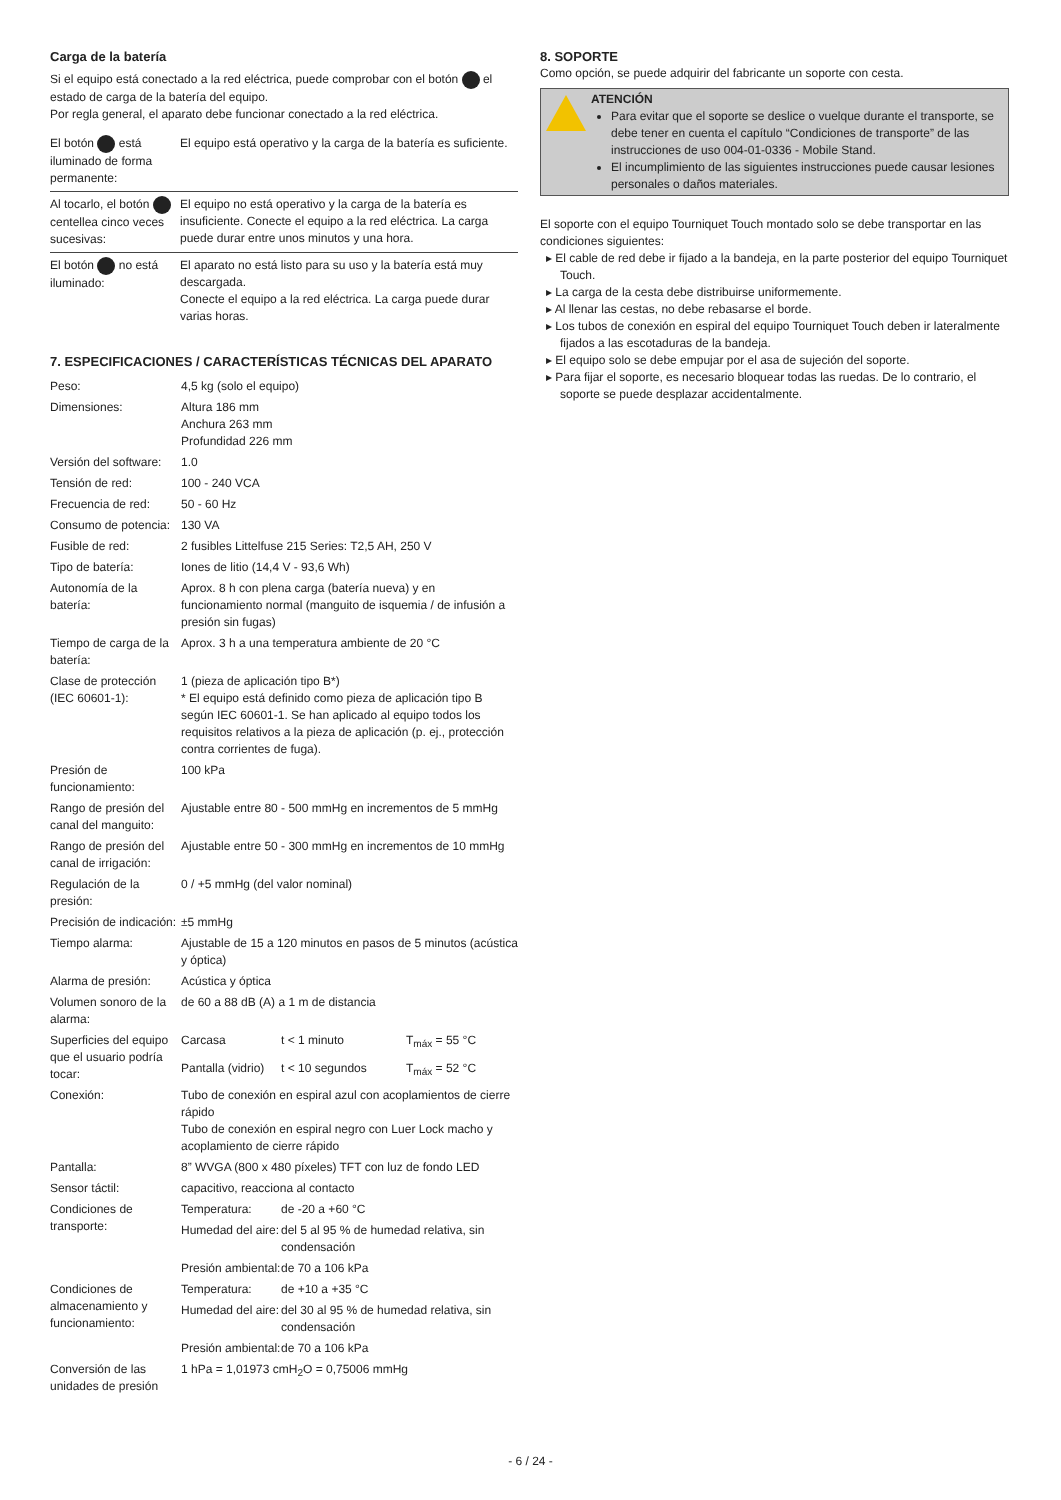Carga de la batería
Si el equipo está conectado a la red eléctrica, puede comprobar con el botón el estado de carga de la batería del equipo.
Por regla general, el aparato debe funcionar conectado a la red eléctrica.
| El botón está iluminado de forma permanente: | El equipo está operativo y la carga de la batería es suficiente. |
| Al tocarlo, el botón centellea cinco veces sucesivas: | El equipo no está operativo y la carga de la batería es insuficiente. Conecte el equipo a la red eléctrica. La carga puede durar entre unos minutos y una hora. |
| El botón no está iluminado: | El aparato no está listo para su uso y la batería está muy descargada. Conecte el equipo a la red eléctrica. La carga puede durar varias horas. |
7. ESPECIFICACIONES / CARACTERÍSTICAS TÉCNICAS DEL APARATO
| Peso: | 4,5 kg (solo el equipo) | | |
| Dimensiones: | Altura 186 mm Anchura 263 mm Profundidad 226 mm | | |
| Versión del software: | 1.0 | | |
| Tensión de red: | 100 - 240 VCA | | |
| Frecuencia de red: | 50 - 60 Hz | | |
| Consumo de potencia: | 130 VA | | |
| Fusible de red: | 2 fusibles Littelfuse 215 Series: T2,5 AH, 250 V | | |
| Tipo de batería: | Iones de litio (14,4 V - 93,6 Wh) | | |
| Autonomía de la batería: | Aprox. 8 h con plena carga (batería nueva) y en funcionamiento normal (manguito de isquemia / de infusión a presión sin fugas) | | |
| Tiempo de carga de la batería: | Aprox. 3 h a una temperatura ambiente de 20 °C | | |
| Clase de protección (IEC 60601-1): | 1 (pieza de aplicación tipo B*) * El equipo está definido como pieza de aplicación tipo B según IEC 60601-1. Se han aplicado al equipo todos los requisitos relativos a la pieza de aplicación (p. ej., protección contra corrientes de fuga). | | |
| Presión de funcionamiento: | 100 kPa | | |
| Rango de presión del canal del manguito: | Ajustable entre 80 - 500 mmHg en incrementos de 5 mmHg | | |
| Rango de presión del canal de irrigación: | Ajustable entre 50 - 300 mmHg en incrementos de 10 mmHg | | |
| Regulación de la presión: | 0 / +5 mmHg (del valor nominal) | | |
| Precisión de indicación: | ±5 mmHg | | |
| Tiempo alarma: | Ajustable de 15 a 120 minutos en pasos de 5 minutos (acústica y óptica) | | |
| Alarma de presión: | Acústica y óptica | | |
| Volumen sonoro de la alarma: | de 60 a 88 dB (A) a 1 m de distancia | | |
| Superficies del equipo que el usuario podría tocar: | Carcasa | t < 1 minuto | T<sub>máx</sub> = 55 °C |
| | Pantalla (vidrio) | t < 10 segundos | T<sub>máx</sub> = 52 °C |
| Conexión: | Tubo de conexión en espiral azul con acoplamientos de cierre rápido Tubo de conexión en espiral negro con Luer Lock macho y acoplamiento de cierre rápido | | |
| Pantalla: | 8” WVGA (800 x 480 píxeles) TFT con luz de fondo LED | | |
| Sensor táctil: | capacitivo, reacciona al contacto | | |
| Condiciones de transporte: | Temperatura: | de -20 a +60 °C | |
| | Humedad del aire: | del 5 al 95 % de humedad relativa, sin condensación | |
| | Presión ambiental: | de 70 a 106 kPa | |
| Condiciones de almacenamiento y funcionamiento: | Temperatura: | de +10 a +35 °C | |
| | Humedad del aire: | del 30 al 95 % de humedad relativa, sin condensación | |
| | Presión ambiental: | de 70 a 106 kPa | |
| Conversión de las unidades de presión | 1 hPa = 1,01973 cmH<sub>2</sub>O = 0,75006 mmHg | | |
8. SOPORTE
Como opción, se puede adquirir del fabricante un soporte con cesta.
ATENCIÓN
Para evitar que el soporte se deslice o vuelque durante el transporte, se debe tener en cuenta el capítulo “Condiciones de transporte” de las instrucciones de uso 004-01-0336 - Mobile Stand.
El incumplimiento de las siguientes instrucciones puede causar lesiones personales o daños materiales.
El soporte con el equipo Tourniquet Touch montado solo se debe transportar en las condiciones siguientes:
▸ El cable de red debe ir fijado a la bandeja, en la parte posterior del equipo Tourniquet Touch.
▸ La carga de la cesta debe distribuirse uniformemente.
▸ Al llenar las cestas, no debe rebasarse el borde.
▸ Los tubos de conexión en espiral del equipo Tourniquet Touch deben ir lateralmente fijados a las escotaduras de la bandeja.
▸ El equipo solo se debe empujar por el asa de sujeción del soporte.
▸ Para fijar el soporte, es necesario bloquear todas las ruedas. De lo contrario, el soporte se puede desplazar accidentalmente.
- 6 / 24 -